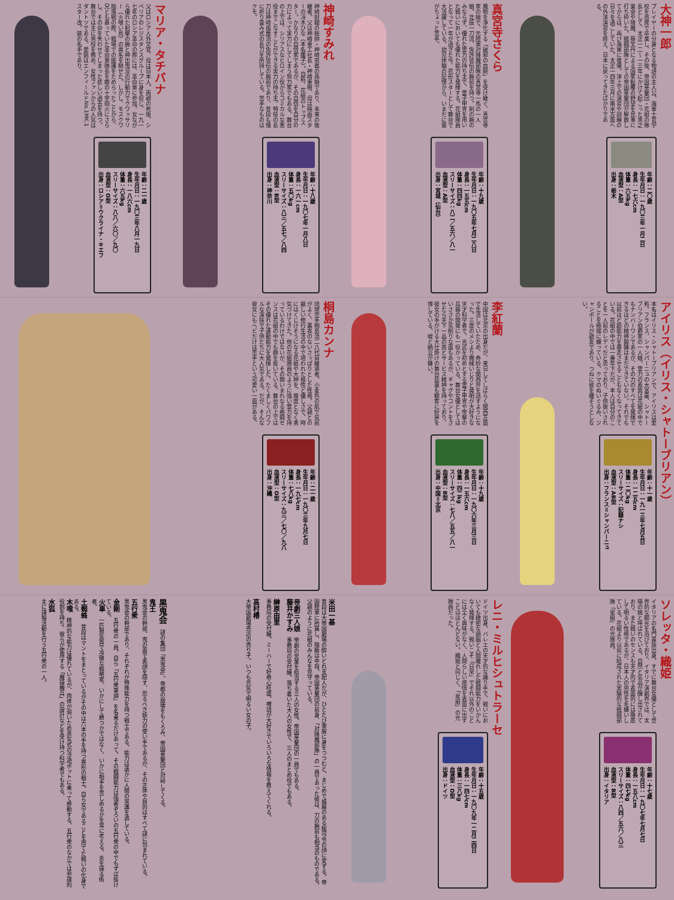大神一郎
プレイヤーの分身となる物語の主人公。海軍士官学校を首席で卒業し、その後、帝国華撃団・花組の隊長として、太正一二～一三年にかけて起こった黒之巣会や降魔、葵叉丹による国家転覆の野望を見事に打ち砕いた。戦闘部隊としての帝国華撃団が解散してからは、再び海軍に復帰。洋上での演習や訓練の日々を過ごしていた。太正一四年三月に南米方面への外洋演習を終え、日本に戻ってきたばかりである。
年齢：二〇歳
生年月日：一九〇三年一月二日
身長：一七六cm
体重：六五kg
血液型：A型
出身：栃木
真宮寺さくら
魔物を浄化する「破邪の血統」を受け継ぐ、真宮寺家の娘で、元陸軍対降魔部隊の真宮寺一馬の一人娘。北辰一刀流、免許皆伝の腕前を持つ。剣の腕のみならず、優れた霊力の持ち主で、霊子甲冑を用いた戦いにおいても優れた能力を発揮する。花組隊員となって一年が過ぎた今、花形スターとして舞台で大活躍している。幼児体験の記憶から、いまだに雷がちょっと苦手。
年齢：十九歳
生年月日：一九〇五年七月二八日
身長：一五五cm
体重：四四kg
スリーサイズ：八二／五六／八一
血液型：A型
出身：宮城（仙台）
神崎すみれ
神崎財閥の総帥・神崎忠義の孫娘であり、未来の後継者。父は神崎重工社長・神崎重樹、母は映画スターの冴木ひな（本名雛子）。自称、花組のトップスター。かなりの自信家であるが、その自信を自分の力によって実力にしてしまう努力家でもある。舞台の上では、シリアスなヒロイン役からコミカルな悪役までこなすことができる実力の持ち主。特技の長刀は神崎風塵流の免許皆伝の腕前であり、普段も懐に折り畳み式の長刀を所持している。苦手なものはクモ。
年齢：十八歳
生年月日：一九〇七年一月八日
身長：一六一cm
体重：五〇kg
スリーサイズ：八三／五七／八四
血液型：B型
出身：神奈川
マリア・タチバナ
父はロシア人外交官、母は日本人。両親の死後、シベリアのレジスタンスグループに身を投じ、一九一七年のロシア革命の際には、革命軍に参加。女ながら優れた射撃の腕と神出鬼没の行動力でクワッサリー（火喰い鳥）の異名を馳せた。しかし、モスクワ陥落戦の際、戦場での援護をためらったことから、兄とも慕っていた革命軍隊長を敵の十字砲火にさらし、その命を失わせてしまった悲しい過去を持つ。舞台では主に男役を務め、女性ファンからの人気はダントツである。愛銃はエンフィールドNo.1MK.1スター改。銃の名手であり、
年齢：二一歳
生年月日：一九〇三年八月一九日
身長：一八六cm
体重：六五kg
スリーサイズ：八八／六〇／九〇
血液型：O型
出身：ロシア＝ウクライナ・キエフ
アイリス（イリス・シャトーブリアン）
本名はイリス・シャトーブリアンで、アイリスは愛称。フランス、シャンパーニュの大富豪、シャトーブリアン伯爵家の一人娘。霊力の素質は花組の中でもナンバーワンであるが、その力のすべてを発揮できるほどの精神鍛錬はまだできていない。それでも以前ほど超能力を暴走させることもなくなってきている。花組の中では一番年下だが、本人は自分のことを一人前のレディだと思っており、子供扱いされることを極端に嫌っている。クマのぬいぐるみ、ジャンポールが親友であり、つねに彼を離そうとしない。
年齢：十一歳
生年月日：一九一三年七月五日
身長：一二五cm
体重：二〇kg
スリーサイズ：記録ナシ
血液型：AB型
出身：フランス＝シャンパーニュ
李紅蘭
中国は北京の出身だが、来日してしばらく関西方面で生活していたため、奇妙な関西弁を話すようになった。三度のメシより機械いじりと発明が大好きな天才科学者で、光武を初めとする霊子甲冑や帝撃の兵器の開発にも一役かっている。舞台女優としてはいささか荒削りな面もあるが、ギャグやコントをさせたら天下一品の芸とサービス精神を持っており、彼女の手がける大仕掛けの舞台装置も観客に好評を博している。嘘と納豆が嫌い。
年齢：十九歳
生年月日：一九〇六年三月三日
身長：一五六cm
体重：四二kg
スリーサイズ：七八／五五／八一
血液型：B型
出身：中国＝北京
桐島カンナ
琉球空手桐島流二八代目継承者。小麦色の肌で気前がよく、裏表のないさっぱりとした性格。父親との厳しい修行生活の中で培われた根性と優しさで、時にはくじけそうになる花組や大神を、幾度となく勇気づけてきた。他の花組隊員のように強い霊力を持っているわけではないが、その類いまれなる格闘センスは花組の中でも群を抜いている。舞台の上ではその優れた運動能力を発揮した、たくましくパワフルな演技で子供たちに大人気である。だが、そんな彼女にもヘビだけは苦手という可愛い一面がある。
年齢：二一歳
生年月日：一九〇三年九月七日
身長：一九七cm
体重：七八kg
スリーサイズ：九三／七〇／九八
血液型：O型
出身：沖縄
ソレッタ・織姫
イタリアの名門貴族出身。すでに舞台女優として世界的な脚光を浴びており、イタリア演劇界では、太陽の娘と呼ばれている。自然と気品が醸し出されており、また戦いのセンスも天才的で表面的には徹底して明るい性格であるが、日本人の男性を毛嫌いしている。花組より以前に結成された実験的な戦闘部隊「星組」の元隊員。
年齢：十七歳
生年月日：一九〇七年七月七日
身長：一五八cm
体重：四七kg
スリーサイズ：八四／五六／八三
血液型：B型
出身：イタリア
レニ・ミルヒシュトラーセ
ドイツ出身。バレエの天才的な踊り手で、戦いにおいても緻密な頭脳と人間離れした戦闘能力をいかんなく発揮する。戦いこそ「日常」でそれ以外のことには全く興味がなく、人間らしい感情を表面に出すことはほとんどない。織姫と同じく、「星組」の元隊員だった。
年齢：十五歳
生年月日：一九〇九年一二月二四日
身長：一四七cm
体重：三八kg
血液型：O型
出身：ドイツ
米田一基
普段は大帝国劇場の酔いどれ支配人だが、ひとたび軍服に身をつつむと、まじめで威厳のある総司令の顔に変ずる。帝国陸軍に所属し、階級は中将。帝国華撃団の前身、「対降魔部隊」の一員であった彼は、刀の腕前も相当のものである。父親のように花組のみんなを見守っている。
帝劇三人娘　帝劇の営業を担当する三人の女性。帝国華撃団の一員でもある。
藤井かすみ　事務局の受付嬢。落ち着いた大人の女性で、三人のまとめ役でもある。
榊原由里
事務局の受付嬢。ミーハーで好奇心旺盛。噂話が大好きでいろいろな情報を教えてくれる。
高村椿
大帝国劇場売店の売り子。いつも元気で明るい女の子。
黒鬼会　謎の集団「黒鬼会」。帝都の崩壊をもくろみ、帝国華撃団と対峙してくる。
鬼王
黒鬼会の幹部。鬼の面で素顔を隠す、恐るべき妖力の使い手であるが、その正体や目的はすべて謎に包まれている。
五行衆
黒鬼会の幹部であり、それぞれが特殊能力を持つ戦士である。能力は遥かに人間の常識を逸している。
金剛　五行衆の一員。自ら「五行衆筆頭」を名乗るだけあって、その戦闘能力は強者ぞろいの五行衆の中でもずば抜けている。
火車　一匹狼気質で冷徹な戦略家。いかにして勝つかではなく、いかに相手を苦しめるかを常に考える。炎を操る術者。
土蜘蛛　普段はマントをまとっているがその中は六本の手を持つ異形の戦士。自ら女であることを捨てた戦いの化身である。
木喰　精神的な能力は優れているが、肉体が弱いため蒸気式の浮遊ポットに乗って移動する。五行衆のなかでは参謀的役割を持ち、彼らが使用する「魔操機兵」の設計などを受け持つ科学者でもある。
水狐
主に諜報活動を行う五行衆の一人。